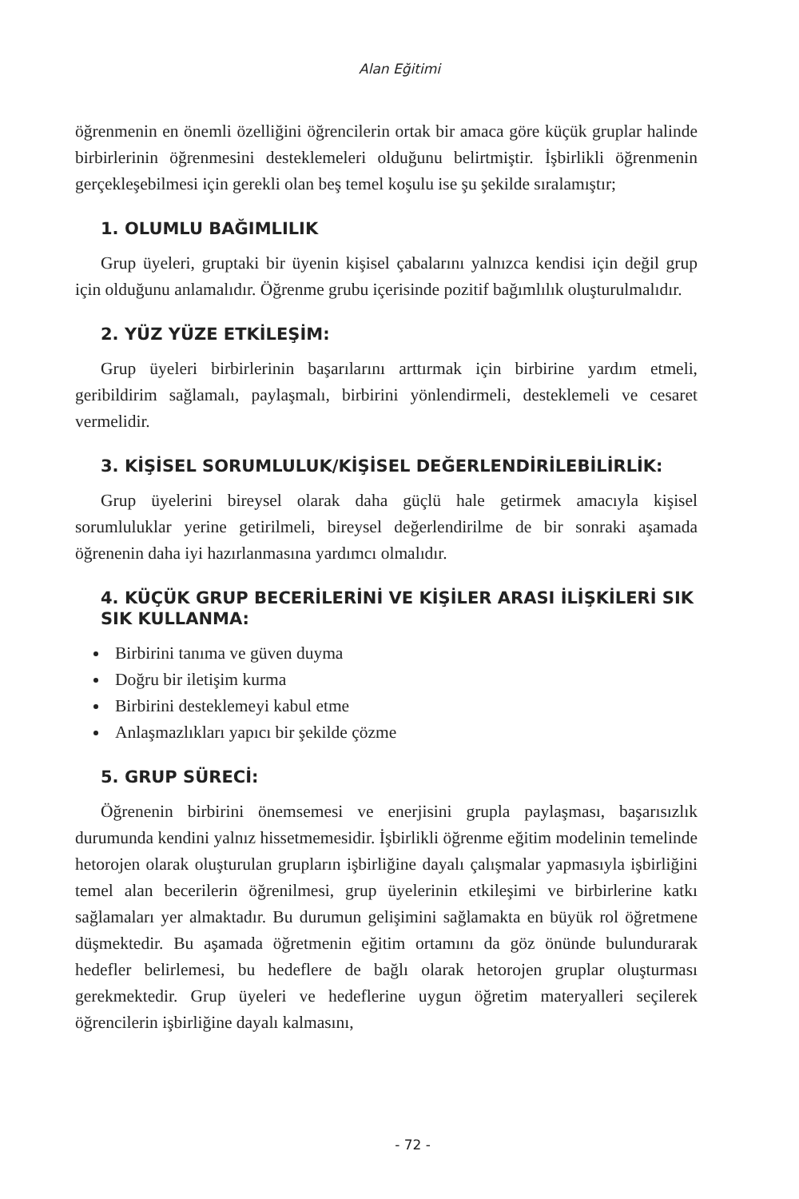Alan Eğitimi
öğrenmenin en önemli özelliğini öğrencilerin ortak bir amaca göre küçük gruplar halinde birbirlerinin öğrenmesini desteklemeleri olduğunu belirtmiştir. İşbirlikli öğrenmenin gerçekleşebilmesi için gerekli olan beş temel koşulu ise şu şekilde sıralamıştır;
1. OLUMLU BAĞIMLILIK
Grup üyeleri, gruptaki bir üyenin kişisel çabalarını yalnızca kendisi için değil grup için olduğunu anlamalıdır. Öğrenme grubu içerisinde pozitif bağımlılık oluşturulmalıdır.
2. YÜZ YÜZE ETKİLEŞİM:
Grup üyeleri birbirlerinin başarılarını arttırmak için birbirine yardım etmeli, geribildirim sağlamalı, paylaşmalı, birbirini yönlendirmeli, desteklemeli ve cesaret vermelidir.
3. KİŞİSEL SORUMLULUK/KİŞİSEL DEĞERLENDİRİLEBİLİRLİK:
Grup üyelerini bireysel olarak daha güçlü hale getirmek amacıyla kişisel sorumluluklar yerine getirilmeli, bireysel değerlendirilme de bir sonraki aşamada öğrenenin daha iyi hazırlanmasına yardımcı olmalıdır.
4. KÜÇÜK GRUP BECERİLERİNİ VE KİŞİLER ARASI İLİŞKİLERİ SIK SIK KULLANMA:
Birbirini tanıma ve güven duyma
Doğru bir iletişim kurma
Birbirini desteklemeyi kabul etme
Anlaşmazlıkları yapıcı bir şekilde çözme
5. GRUP SÜRECİ:
Öğrenenin birbirini önemsemesi ve enerjisini grupla paylaşması, başarısızlık durumunda kendini yalnız hissetmemesidir. İşbirlikli öğrenme eğitim modelinin temelinde hetorojen olarak oluşturulan grupların işbirliğine dayalı çalışmalar yapmasıyla işbirliğini temel alan becerilerin öğrenilmesi, grup üyelerinin etkileşimi ve birbirlerine katkı sağlamaları yer almaktadır. Bu durumun gelişimini sağlamakta en büyük rol öğretmene düşmektedir. Bu aşamada öğretmenin eğitim ortamını da göz önünde bulundurarak hedefler belirlemesi, bu hedeflere de bağlı olarak hetorojen gruplar oluşturması gerekmektedir. Grup üyeleri ve hedeflerine uygun öğretim materyalleri seçilerek öğrencilerin işbirliğine dayalı kalmasını,
- 72 -